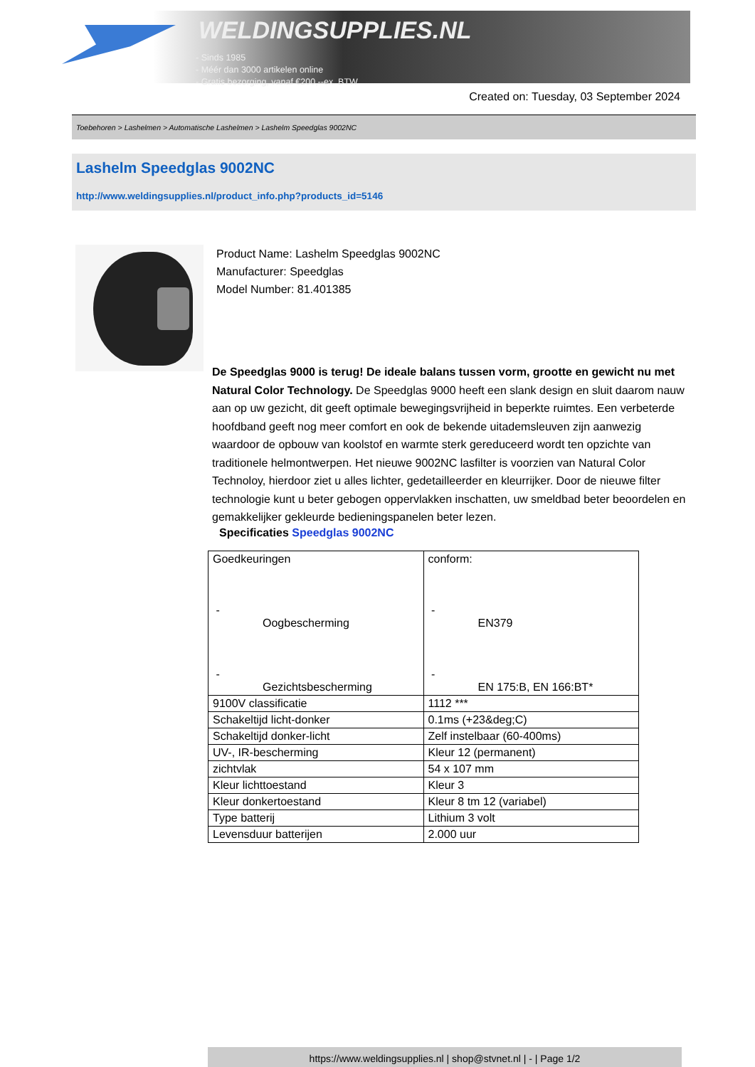WELDINGSUPPLIES.NL
- Sinds 1985
- Méér dan 3000 artikelen online
- Gratis bezorging, vanaf €200,--ex. BTW
Created on: Tuesday, 03 September 2024
Toebehoren > Lashelmen > Automatische Lashelmen > Lashelm Speedglas 9002NC
Lashelm Speedglas 9002NC
http://www.weldingsupplies.nl/product_info.php?products_id=5146
Product Name: Lashelm Speedglas 9002NC
Manufacturer: Speedglas
Model Number: 81.401385
De Speedglas 9000 is terug! De ideale balans tussen vorm, grootte en gewicht nu met Natural Color Technology. De Speedglas 9000 heeft een slank design en sluit daarom nauw aan op uw gezicht, dit geeft optimale bewegingsvrijheid in beperkte ruimtes. Een verbeterde hoofdband geeft nog meer comfort en ook de bekende uitademsleuven zijn aanwezig waardoor de opbouw van koolstof en warmte sterk gereduceerd wordt ten opzichte van traditionele helmontwerpen. Het nieuwe 9002NC lasfilter is voorzien van Natural Color Technoloy, hierdoor ziet u alles lichter, gedetailleerder en kleurrijker. Door de nieuwe filter technologie kunt u beter gebogen oppervlakken inschatten, uw smeldbad beter beoordelen en gemakkelijker gekleurde bedieningspanelen beter lezen.
Specificaties Speedglas 9002NC
| Goedkeuringen - Oogbescherming - Gezichtsbescherming | conform: - EN379 - EN 175:B, EN 166:BT* |
| 9100V classificatie | 1112 *** |
| Schakeltijd licht-donker | 0.1ms (+23&deg;C) |
| Schakeltijd donker-licht | Zelf instelbaar (60-400ms) |
| UV-, IR-bescherming | Kleur 12 (permanent) |
| zichtvlak | 54 x 107 mm |
| Kleur lichttoestand | Kleur 3 |
| Kleur donkertoestand | Kleur 8 tm 12 (variabel) |
| Type batterij | Lithium 3 volt |
| Levensduur batterijen | 2.000 uur |
https://www.weldingsupplies.nl | shop@stvnet.nl | - | Page 1/2